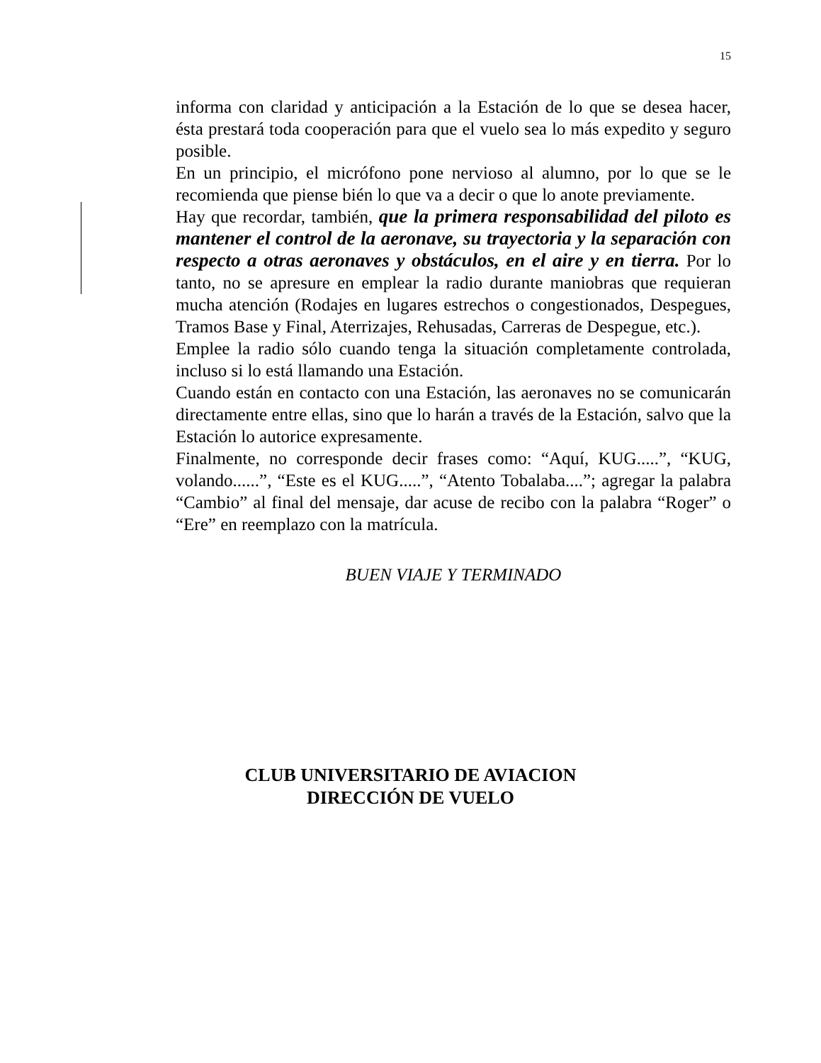15
informa con claridad y anticipación a la Estación de lo que se desea hacer, ésta prestará toda cooperación para que el vuelo sea lo más expedito y seguro posible.
En un principio, el micrófono pone nervioso al alumno, por lo que se le recomienda que piense bién lo que va a decir o que lo anote previamente.
Hay que recordar, también, que la primera responsabilidad del piloto es mantener el control de la aeronave, su trayectoria y la separación con respecto a otras aeronaves y obstáculos, en el aire y en tierra. Por lo tanto, no se apresure en emplear la radio durante maniobras que requieran mucha atención (Rodajes en lugares estrechos o congestionados, Despegues, Tramos Base y Final, Aterrizajes, Rehusadas, Carreras de Despegue, etc.).
Emplee la radio sólo cuando tenga la situación completamente controlada, incluso si lo está llamando una Estación.
Cuando están en contacto con una Estación, las aeronaves no se comunicarán directamente entre ellas, sino que lo harán a través de la Estación, salvo que la Estación lo autorice expresamente.
Finalmente, no corresponde decir frases como: “Aquí, KUG.....”, “KUG, volando......”, “Este es el KUG.....”, “Atento Tobalaba....”; agregar la palabra “Cambio” al final del mensaje, dar acuse de recibo con la palabra “Roger” o “Ere” en reemplazo con la matrícula.
BUEN VIAJE Y TERMINADO
CLUB UNIVERSITARIO DE AVIACION
DIRECCIÓN DE VUELO